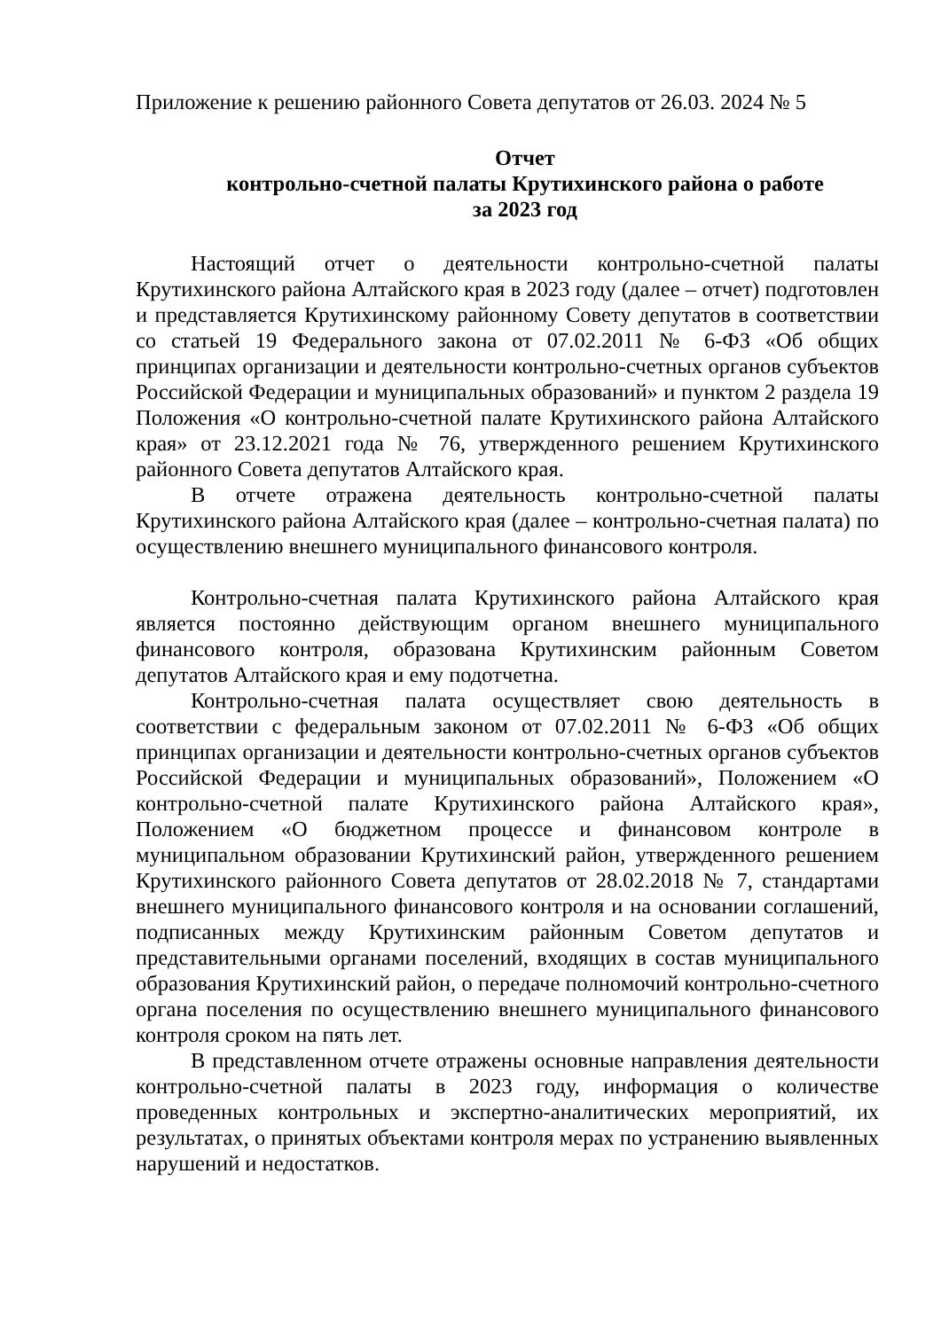Приложение к решению районного Совета депутатов от 26.03. 2024 № 5
Отчет
контрольно-счетной палаты Крутихинского района о работе
за 2023 год
Настоящий отчет о деятельности контрольно-счетной палаты Крутихинского района Алтайского края в 2023 году (далее – отчет) подготовлен и представляется Крутихинскому районному Совету депутатов в соответствии со статьей 19 Федерального закона от 07.02.2011 № 6-ФЗ «Об общих принципах организации и деятельности контрольно-счетных органов субъектов Российской Федерации и муниципальных образований» и пунктом 2 раздела 19 Положения «О контрольно-счетной палате Крутихинского района Алтайского края» от 23.12.2021 года № 76, утвержденного решением Крутихинского районного Совета депутатов Алтайского края.
В отчете отражена деятельность контрольно-счетной палаты Крутихинского района Алтайского края (далее – контрольно-счетная палата) по осуществлению внешнего муниципального финансового контроля.
Контрольно-счетная палата Крутихинского района Алтайского края является постоянно действующим органом внешнего муниципального финансового контроля, образована Крутихинским районным Советом депутатов Алтайского края и ему подотчетна.
Контрольно-счетная палата осуществляет свою деятельность в соответствии с федеральным законом от 07.02.2011 № 6-ФЗ «Об общих принципах организации и деятельности контрольно-счетных органов субъектов Российской Федерации и муниципальных образований», Положением «О контрольно-счетной палате Крутихинского района Алтайского края», Положением «О бюджетном процессе и финансовом контроле в муниципальном образовании Крутихинский район, утвержденного решением Крутихинского районного Совета депутатов от 28.02.2018 № 7, стандартами внешнего муниципального финансового контроля и на основании соглашений, подписанных между Крутихинским районным Советом депутатов и представительными органами поселений, входящих в состав муниципального образования Крутихинский район, о передаче полномочий контрольно-счетного органа поселения по осуществлению внешнего муниципального финансового контроля сроком на пять лет.
В представленном отчете отражены основные направления деятельности контрольно-счетной палаты в 2023 году, информация о количестве проведенных контрольных и экспертно-аналитических мероприятий, их результатах, о принятых объектами контроля мерах по устранению выявленных нарушений и недостатков.